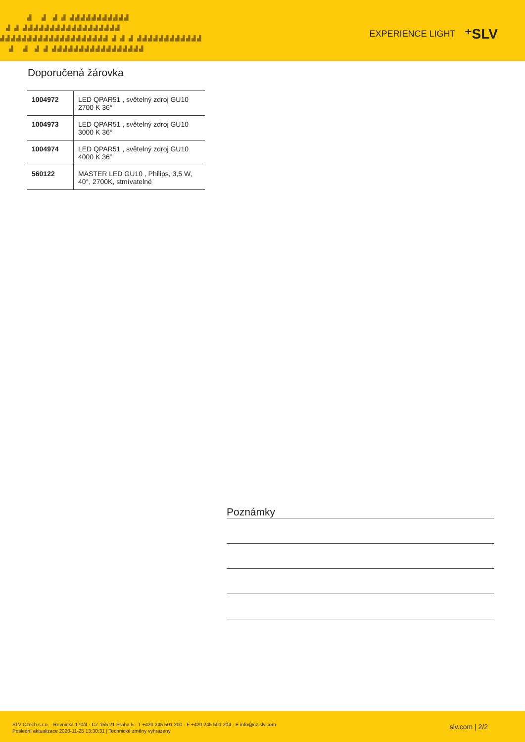▟ ▟ ▟ ▟ ▟▟▟▟▟▟▟▟▟▟▟ ▟ ▟ ▟▟▟▟▟▟▟▟▟▟▟▟▟▟▟▟▟▟ ▟▟▟▟▟▟▟▟▟▟▟▟▟▟▟▟▟▟▟▟ ▟ ▟ ▟ ▟▟▟▟▟▟▟▟▟▟▟▟ ▟ ▟ ▟ ▟ ▟▟▟▟▟▟▟▟▟▟▟▟▟▟▟▟▟
EXPERIENCE LIGHT ⁺SLV
Doporučená žárovka
| 1004972 | LED QPAR51 , světelný zdroj GU10 2700 K 36° |
| 1004973 | LED QPAR51 , světelný zdroj GU10 3000 K 36° |
| 1004974 | LED QPAR51 , světelný zdroj GU10 4000 K 36° |
| 560122 | MASTER LED GU10 , Philips, 3,5 W, 40°, 2700K, stmívatelné |
Poznámky
SLV Czech s.r.o. · Revnická 170/4 · CZ 155 21 Praha 5 · T +420 245 501 200 · F +420 245 501 204 · E info@cz.slv.com
Poslední aktualizace 2020-11-25 13:30:31 | Technické změny vyhrazeny
slv.com | 2/2